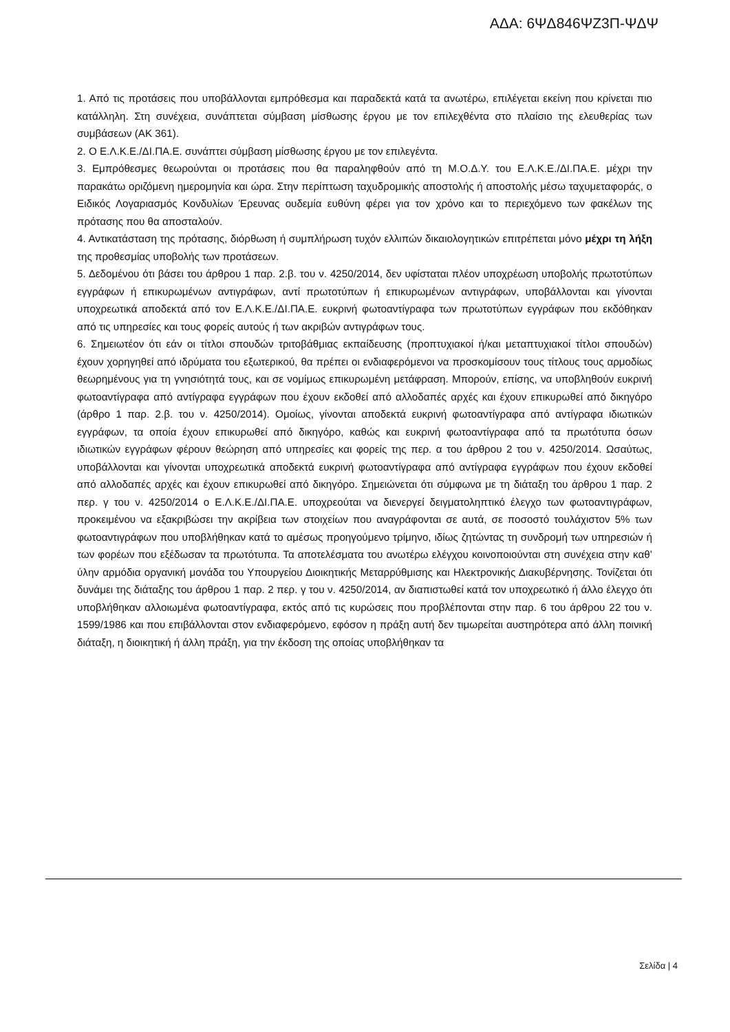ΑΔΑ: 6ΨΔ846ΨΖ3Π-ΨΔΨ
1. Από τις προτάσεις που υποβάλλονται εμπρόθεσμα και παραδεκτά κατά τα ανωτέρω, επιλέγεται εκείνη που κρίνεται πιο κατάλληλη. Στη συνέχεια, συνάπτεται σύμβαση μίσθωσης έργου με τον επιλεχθέντα στο πλαίσιο της ελευθερίας των συμβάσεων (ΑΚ 361).
2. Ο Ε.Λ.Κ.Ε./ΔΙ.ΠΑ.Ε. συνάπτει σύμβαση μίσθωσης έργου με τον επιλεγέντα.
3. Εμπρόθεσμες θεωρούνται οι προτάσεις που θα παραληφθούν από τη Μ.Ο.Δ.Υ. του Ε.Λ.Κ.Ε./ΔΙ.ΠΑ.Ε. μέχρι την παρακάτω οριζόμενη ημερομηνία και ώρα. Στην περίπτωση ταχυδρομικής αποστολής ή αποστολής μέσω ταχυμεταφοράς, ο Ειδικός Λογαριασμός Κονδυλίων Έρευνας ουδεμία ευθύνη φέρει για τον χρόνο και το περιεχόμενο των φακέλων της πρότασης που θα αποσταλούν.
4. Αντικατάσταση της πρότασης, διόρθωση ή συμπλήρωση τυχόν ελλιπών δικαιολογητικών επιτρέπεται μόνο μέχρι τη λήξη της προθεσμίας υποβολής των προτάσεων.
5. Δεδομένου ότι βάσει του άρθρου 1 παρ. 2.β. του ν. 4250/2014, δεν υφίσταται πλέον υποχρέωση υποβολής πρωτοτύπων εγγράφων ή επικυρωμένων αντιγράφων, αντί πρωτοτύπων ή επικυρωμένων αντιγράφων, υποβάλλονται και γίνονται υποχρεωτικά αποδεκτά από τον Ε.Λ.Κ.Ε./ΔΙ.ΠΑ.Ε. ευκρινή φωτοαντίγραφα των πρωτοτύπων εγγράφων που εκδόθηκαν από τις υπηρεσίες και τους φορείς αυτούς ή των ακριβών αντιγράφων τους.
6. Σημειωτέον ότι εάν οι τίτλοι σπουδών τριτοβάθμιας εκπαίδευσης (προπτυχιακοί ή/και μεταπτυχιακοί τίτλοι σπουδών) έχουν χορηγηθεί από ιδρύματα του εξωτερικού, θα πρέπει οι ενδιαφερόμενοι να προσκομίσουν τους τίτλους τους αρμοδίως θεωρημένους για τη γνησιότητά τους, και σε νομίμως επικυρωμένη μετάφραση. Μπορούν, επίσης, να υποβληθούν ευκρινή φωτοαντίγραφα από αντίγραφα εγγράφων που έχουν εκδοθεί από αλλοδαπές αρχές και έχουν επικυρωθεί από δικηγόρο (άρθρο 1 παρ. 2.β. του ν. 4250/2014). Ομοίως, γίνονται αποδεκτά ευκρινή φωτοαντίγραφα από αντίγραφα ιδιωτικών εγγράφων, τα οποία έχουν επικυρωθεί από δικηγόρο, καθώς και ευκρινή φωτοαντίγραφα από τα πρωτότυπα όσων ιδιωτικών εγγράφων φέρουν θεώρηση από υπηρεσίες και φορείς της περ. α του άρθρου 2 του ν. 4250/2014. Ωσαύτως, υποβάλλονται και γίνονται υποχρεωτικά αποδεκτά ευκρινή φωτοαντίγραφα από αντίγραφα εγγράφων που έχουν εκδοθεί από αλλοδαπές αρχές και έχουν επικυρωθεί από δικηγόρο. Σημειώνεται ότι σύμφωνα με τη διάταξη του άρθρου 1 παρ. 2 περ. γ του ν. 4250/2014 ο Ε.Λ.Κ.Ε./ΔΙ.ΠΑ.Ε. υποχρεούται να διενεργεί δειγματοληπτικό έλεγχο των φωτοαντιγράφων, προκειμένου να εξακριβώσει την ακρίβεια των στοιχείων που αναγράφονται σε αυτά, σε ποσοστό τουλάχιστον 5% των φωτοαντιγράφων που υποβλήθηκαν κατά το αμέσως προηγούμενο τρίμηνο, ιδίως ζητώντας τη συνδρομή των υπηρεσιών ή των φορέων που εξέδωσαν τα πρωτότυπα. Τα αποτελέσματα του ανωτέρω ελέγχου κοινοποιούνται στη συνέχεια στην καθ’ ύλην αρμόδια οργανική μονάδα του Υπουργείου Διοικητικής Μεταρρύθμισης και Ηλεκτρονικής Διακυβέρνησης. Τονίζεται ότι δυνάμει της διάταξης του άρθρου 1 παρ. 2 περ. γ του ν. 4250/2014, αν διαπιστωθεί κατά τον υποχρεωτικό ή άλλο έλεγχο ότι υποβλήθηκαν αλλοιωμένα φωτοαντίγραφα, εκτός από τις κυρώσεις που προβλέπονται στην παρ. 6 του άρθρου 22 του ν. 1599/1986 και που επιβάλλονται στον ενδιαφερόμενο, εφόσον η πράξη αυτή δεν τιμωρείται αυστηρότερα από άλλη ποινική διάταξη, η διοικητική ή άλλη πράξη, για την έκδοση της οποίας υποβλήθηκαν τα
Σελίδα | 4